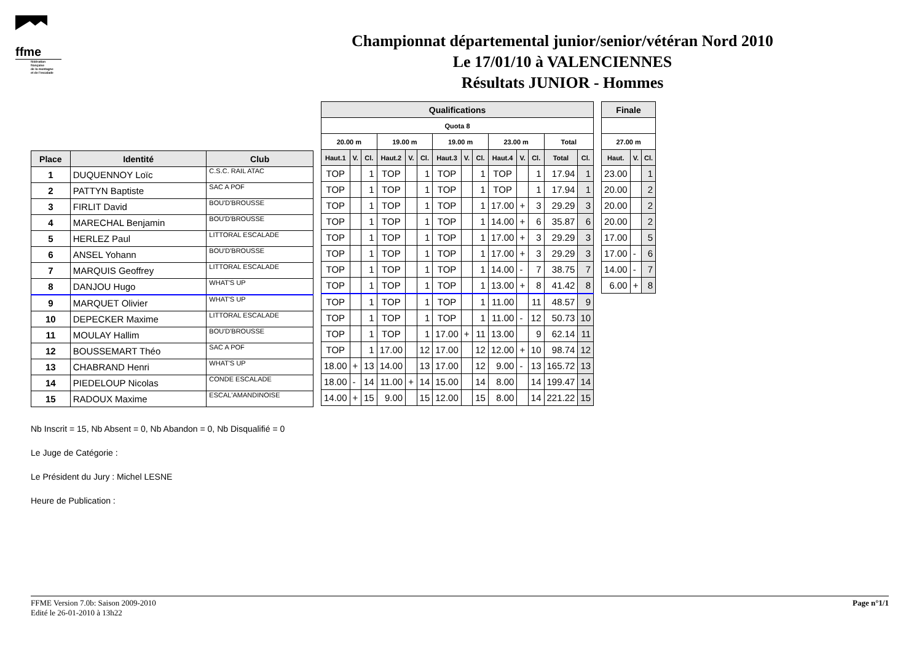ffme
fédération
française
de la montagne
et de l'escalade
Championnat départemental junior/senior/vétéran Nord 2010
Le 17/01/10 à VALENCIENNES
Résultats JUNIOR - Hommes
| Place | Identité | Club |
| --- | --- | --- |
| 1 | DUQUENNOY Loïc | C.S.C. RAIL ATAC |
| 2 | PATTYN Baptiste | SAC A POF |
| 3 | FIRLIT David | BOU'D'BROUSSE |
| 4 | MARECHAL Benjamin | BOU'D'BROUSSE |
| 5 | HERLEZ Paul | LITTORAL ESCALADE |
| 6 | ANSEL Yohann | BOU'D'BROUSSE |
| 7 | MARQUIS Geoffrey | LITTORAL ESCALADE |
| 8 | DANJOU Hugo | WHAT'S UP |
| 9 | MARQUET Olivier | WHAT'S UP |
| 10 | DEPECKER Maxime | LITTORAL ESCALADE |
| 11 | MOULAY Hallim | BOU'D'BROUSSE |
| 12 | BOUSSEMART Théo | SAC A POF |
| 13 | CHABRAND Henri | WHAT'S UP |
| 14 | PIEDELOUP Nicolas | CONDE ESCALADE |
| 15 | RADOUX Maxime | ESCAL'AMANDINOISE |
| Qualifications | | | | | | | | | | | | | |
| --- | --- | --- | --- | --- | --- | --- | --- | --- | --- | --- | --- | --- | --- |
| Quota 8 | | | | | | | | | | | | | |
| 20.00 m | | | 19.00 m | | | 19.00 m | | | 23.00 m | | | Total | |
| Haut.1 | V. | Cl. | Haut.2 | V. | Cl. | Haut.3 | V. | Cl. | Haut.4 | V. | Cl. | Total | Cl. |
| TOP | | 1 | TOP | | 1 | TOP | | 1 | TOP | | 1 | 17.94 | 1 |
| TOP | | 1 | TOP | | 1 | TOP | | 1 | TOP | | 1 | 17.94 | 1 |
| TOP | | 1 | TOP | | 1 | TOP | | 1 | 17.00 | + | 3 | 29.29 | 3 |
| TOP | | 1 | TOP | | 1 | TOP | | 1 | 14.00 | + | 6 | 35.87 | 6 |
| TOP | | 1 | TOP | | 1 | TOP | | 1 | 17.00 | + | 3 | 29.29 | 3 |
| TOP | | 1 | TOP | | 1 | TOP | | 1 | 17.00 | + | 3 | 29.29 | 3 |
| TOP | | 1 | TOP | | 1 | TOP | | 1 | 14.00 | - | 7 | 38.75 | 7 |
| TOP | | 1 | TOP | | 1 | TOP | | 1 | 13.00 | + | 8 | 41.42 | 8 |
| TOP | | 1 | TOP | | 1 | TOP | | 1 | 11.00 | | 11 | 48.57 | 9 |
| TOP | | 1 | TOP | | 1 | TOP | | 1 | 11.00 | - | 12 | 50.73 | 10 |
| TOP | | 1 | TOP | | 1 | 17.00 | + | 11 | 13.00 | | 9 | 62.14 | 11 |
| TOP | | 1 | 17.00 | | 12 | 17.00 | | 12 | 12.00 | + | 10 | 98.74 | 12 |
| 18.00 | + | 13 | 14.00 | | 13 | 17.00 | | 12 | 9.00 | - | 13 | 165.72 | 13 |
| 18.00 | - | 14 | 11.00 | + | 14 | 15.00 | | 14 | 8.00 | | 14 | 199.47 | 14 |
| 14.00 | + | 15 | 9.00 | | 15 | 12.00 | | 15 | 8.00 | | 14 | 221.22 | 15 |
| Finale | | |
| --- | --- | --- |
| 27.00 m | | |
| Haut. | V. | Cl. |
| 23.00 | | 1 |
| 20.00 | | 2 |
| 20.00 | | 2 |
| 20.00 | | 2 |
| 17.00 | | 5 |
| 17.00 | - | 6 |
| 14.00 | - | 7 |
| 6.00 | + | 8 |
Nb Inscrit = 15, Nb Absent = 0, Nb Abandon = 0, Nb Disqualifié = 0
Le Juge de Catégorie :
Le Président du Jury : Michel LESNE
Heure de Publication :
FFME Version 7.0b: Saison 2009-2010
Edité le 26-01-2010 à 13h22
Page n°1/1